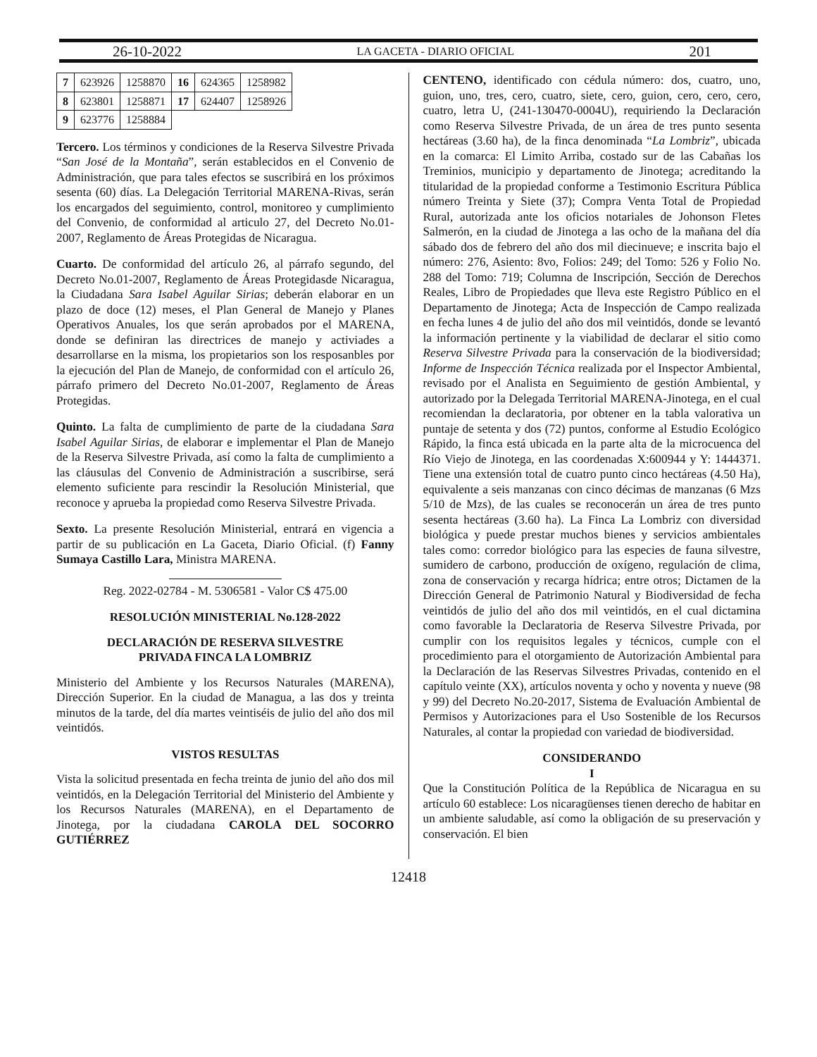26-10-2022 LA GACETA - DIARIO OFICIAL 201
| 7 | 623926 | 1258870 | 16 | 624365 | 1258982 |
| 8 | 623801 | 1258871 | 17 | 624407 | 1258926 |
| 9 | 623776 | 1258884 | | | |
Tercero. Los términos y condiciones de la Reserva Silvestre Privada “San José de la Montaña”, serán establecidos en el Convenio de Administración, que para tales efectos se suscribirá en los próximos sesenta (60) días. La Delegación Territorial MARENA-Rivas, serán los encargados del seguimiento, control, monitoreo y cumplimiento del Convenio, de conformidad al articulo 27, del Decreto No.01-2007, Reglamento de Áreas Protegidas de Nicaragua.
Cuarto. De conformidad del artículo 26, al párrafo segundo, del Decreto No.01-2007, Reglamento de Áreas Protegidasde Nicaragua, la Ciudadana Sara Isabel Aguilar Sirias; deberán elaborar en un plazo de doce (12) meses, el Plan General de Manejo y Planes Operativos Anuales, los que serán aprobados por el MARENA, donde se definiran las directrices de manejo y activiades a desarrollarse en la misma, los propietarios son los resposanbles por la ejecución del Plan de Manejo, de conformidad con el artículo 26, párrafo primero del Decreto No.01-2007, Reglamento de Áreas Protegidas.
Quinto. La falta de cumplimiento de parte de la ciudadana Sara Isabel Aguilar Sirias, de elaborar e implementar el Plan de Manejo de la Reserva Silvestre Privada, así como la falta de cumplimiento a las cláusulas del Convenio de Administración a suscribirse, será elemento suficiente para rescindir la Resolución Ministerial, que reconoce y aprueba la propiedad como Reserva Silvestre Privada.
Sexto. La presente Resolución Ministerial, entrará en vigencia a partir de su publicación en La Gaceta, Diario Oficial. (f) Fanny Sumaya Castillo Lara, Ministra MARENA.
Reg. 2022-02784 - M. 5306581 - Valor C$ 475.00
RESOLUCIÓN MINISTERIAL No.128-2022
DECLARACIÓN DE RESERVA SILVESTRE
PRIVADA FINCA LA LOMBRIZ
Ministerio del Ambiente y los Recursos Naturales (MARENA), Dirección Superior. En la ciudad de Managua, a las dos y treinta minutos de la tarde, del día martes veintiséis de julio del año dos mil veintidós.
VISTOS RESULTAS
Vista la solicitud presentada en fecha treinta de junio del año dos mil veintidós, en la Delegación Territorial del Ministerio del Ambiente y los Recursos Naturales (MARENA), en el Departamento de Jinotega, por la ciudadana CAROLA DEL SOCORRO GUTIÉRREZ
CENTENO, identificado con cédula número: dos, cuatro, uno, guion, uno, tres, cero, cuatro, siete, cero, guion, cero, cero, cero, cuatro, letra U, (241-130470-0004U), requiriendo la Declaración como Reserva Silvestre Privada, de un área de tres punto sesenta hectáreas (3.60 ha), de la finca denominada “La Lombriz”, ubicada en la comarca: El Limito Arriba, costado sur de las Cabañas los Treminios, municipio y departamento de Jinotega; acreditando la titularidad de la propiedad conforme a Testimonio Escritura Pública número Treinta y Siete (37); Compra Venta Total de Propiedad Rural, autorizada ante los oficios notariales de Johonson Fletes Salmerón, en la ciudad de Jinotega a las ocho de la mañana del día sábado dos de febrero del año dos mil diecinueve; e inscrita bajo el número: 276, Asiento: 8vo, Folios: 249; del Tomo: 526 y Folio No. 288 del Tomo: 719; Columna de Inscripción, Sección de Derechos Reales, Libro de Propiedades que lleva este Registro Público en el Departamento de Jinotega; Acta de Inspección de Campo realizada en fecha lunes 4 de julio del año dos mil veintidós, donde se levantó la información pertinente y la viabilidad de declarar el sitio como Reserva Silvestre Privada para la conservación de la biodiversidad; Informe de Inspección Técnica realizada por el Inspector Ambiental, revisado por el Analista en Seguimiento de gestión Ambiental, y autorizado por la Delegada Territorial MARENA-Jinotega, en el cual recomiendan la declaratoria, por obtener en la tabla valorativa un puntaje de setenta y dos (72) puntos, conforme al Estudio Ecológico Rápido, la finca está ubicada en la parte alta de la microcuenca del Río Viejo de Jinotega, en las coordenadas X:600944 y Y: 1444371. Tiene una extensión total de cuatro punto cinco hectáreas (4.50 Ha), equivalente a seis manzanas con cinco décimas de manzanas (6 Mzs 5/10 de Mzs), de las cuales se reconocerán un área de tres punto sesenta hectáreas (3.60 ha). La Finca La Lombriz con diversidad biológica y puede prestar muchos bienes y servicios ambientales tales como: corredor biológico para las especies de fauna silvestre, sumidero de carbono, producción de oxígeno, regulación de clima, zona de conservación y recarga hídrica; entre otros; Dictamen de la Dirección General de Patrimonio Natural y Biodiversidad de fecha veintidós de julio del año dos mil veintidós, en el cual dictamina como favorable la Declaratoria de Reserva Silvestre Privada, por cumplir con los requisitos legales y técnicos, cumple con el procedimiento para el otorgamiento de Autorización Ambiental para la Declaración de las Reservas Silvestres Privadas, contenido en el capítulo veinte (XX), artículos noventa y ocho y noventa y nueve (98 y 99) del Decreto No.20-2017, Sistema de Evaluación Ambiental de Permisos y Autorizaciones para el Uso Sostenible de los Recursos Naturales, al contar la propiedad con variedad de biodiversidad.
CONSIDERANDO
I
Que la Constitución Política de la República de Nicaragua en su artículo 60 establece: Los nicaragüenses tienen derecho de habitar en un ambiente saludable, así como la obligación de su preservación y conservación. El bien
12418